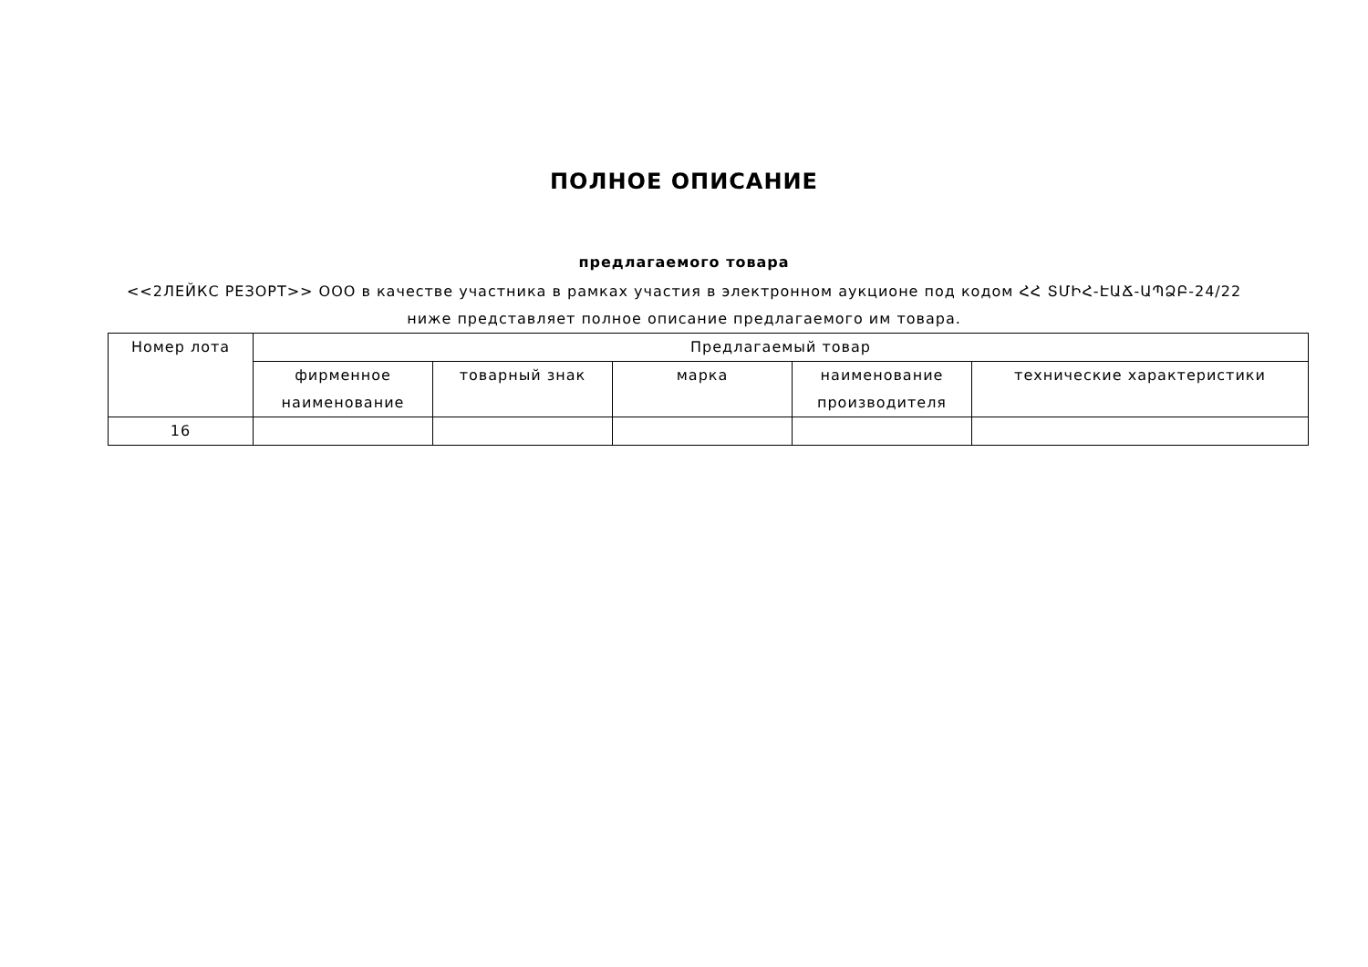ПОЛНОЕ ОПИСАНИЕ
предлагаемого товара
<<2ЛЕЙКС РЕЗОРТ>> ООО в качестве участника в рамках участия в электронном аукционе под кодом ՀՀ ՏՄԻՀ-ԷԱՃ-ԱՊՁԲ-24/22 ниже представляет полное описание предлагаемого им товара.
| Номер лота | Предлагаемый товар | | | | |
| --- | --- | --- | --- | --- | --- |
| | фирменное наименование | товарный знак | марка | наименование производителя | технические характеристики |
| 16 | | | | | |